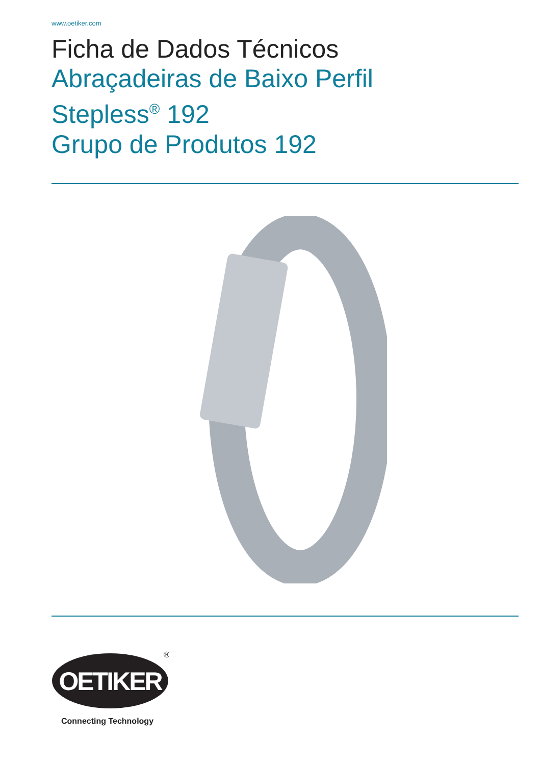www.oetiker.com
Ficha de Dados Técnicos
Abraçadeiras de Baixo Perfil
Stepless<sup>®</sup> 192
Grupo de Produtos 192
OETIKER
®
Connecting Technology